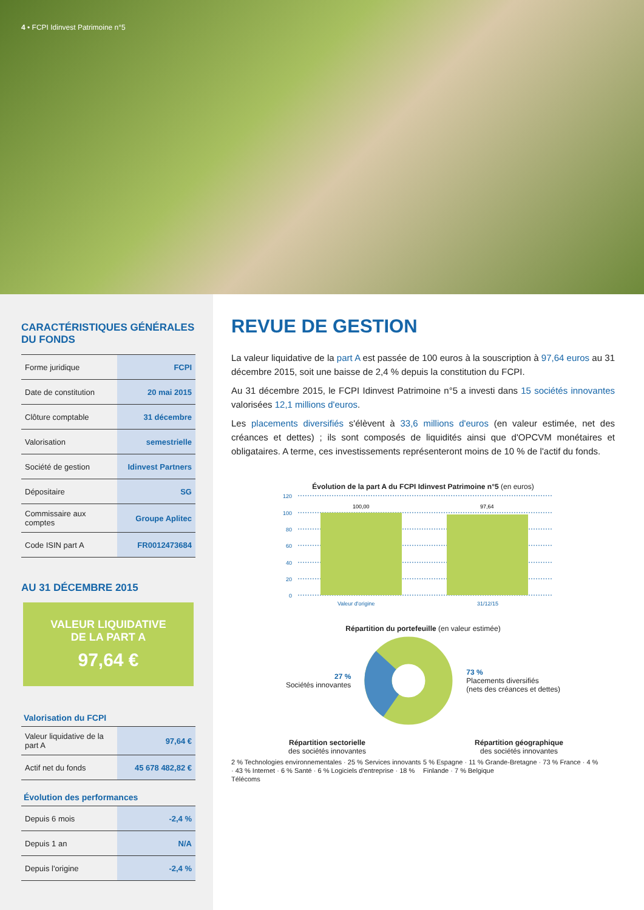4 • FCPI Idinvest Patrimoine n°5
CARACTÉRISTIQUES GÉNÉRALES DU FONDS
| Forme juridique | FCPI |
| Date de constitution | 20 mai 2015 |
| Clôture comptable | 31 décembre |
| Valorisation | semestrielle |
| Société de gestion | Idinvest Partners |
| Dépositaire | SG |
| Commissaire aux comptes | Groupe Aplitec |
| Code ISIN part A | FR0012473684 |
AU 31 DÉCEMBRE 2015
VALEUR LIQUIDATIVE
DE LA PART A
97,64 €
Valorisation du FCPI
| Valeur liquidative de la part A | 97,64 € |
| Actif net du fonds | 45 678 482,82 € |
Évolution des performances
| Depuis 6 mois | -2,4 % |
| Depuis 1 an | N/A |
| Depuis l'origine | -2,4 % |
REVUE DE GESTION
La valeur liquidative de la part A est passée de 100 euros à la souscription à 97,64 euros au 31 décembre 2015, soit une baisse de 2,4 % depuis la constitution du FCPI.
Au 31 décembre 2015, le FCPI Idinvest Patrimoine n°5 a investi dans 15 sociétés innovantes valorisées 12,1 millions d'euros.
Les placements diversifiés s'élèvent à 33,6 millions d'euros (en valeur estimée, net des créances et dettes) ; ils sont composés de liquidités ainsi que d'OPCVM monétaires et obligataires. A terme, ces investissements représenteront moins de 10 % de l'actif du fonds.
Évolution de la part A du FCPI Idinvest Patrimoine n°5 (en euros)
120
100
80
60
40
20
0
100,00
97,64
Valeur d'origine
31/12/15
Répartition du portefeuille (en valeur estimée)
27 %
Sociétés innovantes
73 %
Placements diversifiés
(nets des créances et dettes)
Répartition sectorielle
des sociétés innovantes
2 % Technologies environnementales · 25 % Services innovants · 43 % Internet · 6 % Santé · 6 % Logiciels d'entreprise · 18 % Télécoms
Répartition géographique
des sociétés innovantes
5 % Espagne · 11 % Grande-Bretagne · 73 % France · 4 % Finlande · 7 % Belgique